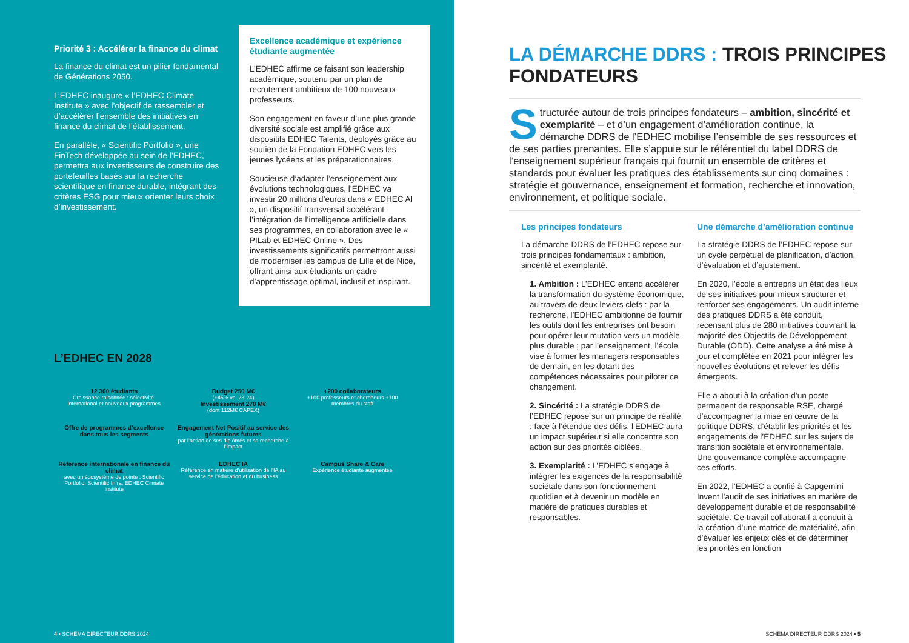Priorité 3 : Accélérer la finance du climat
La finance du climat est un pilier fondamental de Générations 2050.
L’EDHEC inaugure « l’EDHEC Climate Institute » avec l’objectif de rassembler et d’accélérer l’ensemble des initiatives en finance du climat de l’établissement.
En parallèle, « Scientific Portfolio », une FinTech développée au sein de l’EDHEC, permettra aux investisseurs de construire des portefeuilles basés sur la recherche scientifique en finance durable, intégrant des critères ESG pour mieux orienter leurs choix d’investissement.
Excellence académique et expérience étudiante augmentée
L’EDHEC affirme ce faisant son leadership académique, soutenu par un plan de recrutement ambitieux de 100 nouveaux professeurs.
Son engagement en faveur d’une plus grande diversité sociale est amplifié grâce aux dispositifs EDHEC Talents, déployés grâce au soutien de la Fondation EDHEC vers les jeunes lycéens et les préparationnaires.
Soucieuse d’adapter l’enseignement aux évolutions technologiques, l’EDHEC va investir 20 millions d’euros dans « EDHEC AI », un dispositif transversal accélérant l’intégration de l’intelligence artificielle dans ses programmes, en collaboration avec le « PILab et EDHEC Online ». Des investissements significatifs permettront aussi de moderniser les campus de Lille et de Nice, offrant ainsi aux étudiants un cadre d’apprentissage optimal, inclusif et inspirant.
L’EDHEC EN 2028
12 300 étudiants
Croissance raisonnée : sélectivité, international et nouveaux programmes
Budget 250 M€
(+45% vs. 23-24)
Investissement 270 M€
(dont 112M€ CAPEX)
+200 collaborateurs
+100 professeurs et chercheurs +100 membres du staff
Offre de programmes d’excellence dans tous les segments
Engagement Net Positif au service des générations futures
par l’action de ses diplômés et sa recherche à l’impact
Référence internationale en finance du climat
avec un écosystème de pointe : Scientific Portfolio, Scientific Infra, EDHEC Climate Institute
EDHEC IA
Référence en matière d’utilisation de l’IA au service de l’éducation et du business
Campus Share & Care
Expérience étudiante augmentée
4 • SCHÉMA DIRECTEUR DDRS 2024
LA DÉMARCHE DDRS : TROIS PRINCIPES FONDATEURS
Structurée autour de trois principes fondateurs – ambition, sincérité et exemplarité – et d’un engagement d’amélioration continue, la démarche DDRS de l’EDHEC mobilise l’ensemble de ses ressources et de ses parties prenantes. Elle s’appuie sur le référentiel du label DDRS de l’enseignement supérieur français qui fournit un ensemble de critères et standards pour évaluer les pratiques des établissements sur cinq domaines : stratégie et gouvernance, enseignement et formation, recherche et innovation, environnement, et politique sociale.
Les principes fondateurs
La démarche DDRS de l’EDHEC repose sur trois principes fondamentaux : ambition, sincérité et exemplarité.
1. Ambition : L’EDHEC entend accélérer la transformation du système économique, au travers de deux leviers clefs : par la recherche, l’EDHEC ambitionne de fournir les outils dont les entreprises ont besoin pour opérer leur mutation vers un modèle plus durable ; par l’enseignement, l’école vise à former les managers responsables de demain, en les dotant des compétences nécessaires pour piloter ce changement.
2. Sincérité : La stratégie DDRS de l’EDHEC repose sur un principe de réalité : face à l’étendue des défis, l’EDHEC aura un impact supérieur si elle concentre son action sur des priorités ciblées.
3. Exemplarité : L’EDHEC s’engage à intégrer les exigences de la responsabilité sociétale dans son fonctionnement quotidien et à devenir un modèle en matière de pratiques durables et responsables.
Une démarche d’amélioration continue
La stratégie DDRS de l’EDHEC repose sur un cycle perpétuel de planification, d’action, d’évaluation et d’ajustement.
En 2020, l’école a entrepris un état des lieux de ses initiatives pour mieux structurer et renforcer ses engagements. Un audit interne des pratiques DDRS a été conduit, recensant plus de 280 initiatives couvrant la majorité des Objectifs de Développement Durable (ODD). Cette analyse a été mise à jour et complétée en 2021 pour intégrer les nouvelles évolutions et relever les défis émergents.
Elle a abouti à la création d’un poste permanent de responsable RSE, chargé d’accompagner la mise en œuvre de la politique DDRS, d’établir les priorités et les engagements de l’EDHEC sur les sujets de transition sociétale et environnementale. Une gouvernance complète accompagne ces efforts.
En 2022, l’EDHEC a confié à Capgemini Invent l’audit de ses initiatives en matière de développement durable et de responsabilité sociétale. Ce travail collaboratif a conduit à la création d’une matrice de matérialité, afin d’évaluer les enjeux clés et de déterminer les priorités en fonction
SCHÉMA DIRECTEUR DDRS 2024 • 5